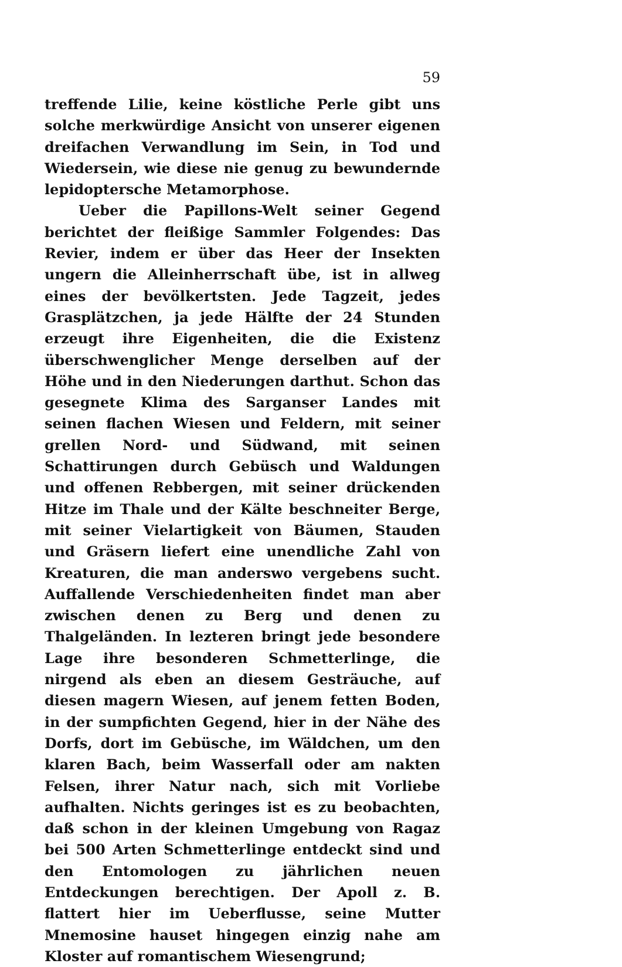59
treffende Lilie, keine köstliche Perle gibt uns solche merkwürdige Ansicht von unserer eigenen dreifachen Verwandlung im Sein, in Tod und Wiedersein, wie diese nie genug zu bewundernde lepidoptersche Metamorphose.
Ueber die Papillons-Welt seiner Gegend berichtet der fleißige Sammler Folgendes: Das Revier, indem er über das Heer der Insekten ungern die Alleinherrschaft übe, ist in allweg eines der bevölkertsten. Jede Tagzeit, jedes Grasplätzchen, ja jede Hälfte der 24 Stunden erzeugt ihre Eigenheiten, die die Existenz überschwenglicher Menge derselben auf der Höhe und in den Niederungen darthut. Schon das gesegnete Klima des Sarganser Landes mit seinen flachen Wiesen und Feldern, mit seiner grellen Nord- und Südwand, mit seinen Schattirungen durch Gebüsch und Waldungen und offenen Rebbergen, mit seiner drückenden Hitze im Thale und der Kälte beschneiter Berge, mit seiner Vielartigkeit von Bäumen, Stauden und Gräsern liefert eine unendliche Zahl von Kreaturen, die man anderswo vergebens sucht. Auffallende Verschiedenheiten findet man aber zwischen denen zu Berg und denen zu Thalgeländen. In lezteren bringt jede besondere Lage ihre besonderen Schmetterlinge, die nirgend als eben an diesem Gesträuche, auf diesen magern Wiesen, auf jenem fetten Boden, in der sumpfichten Gegend, hier in der Nähe des Dorfs, dort im Gebüsche, im Wäldchen, um den klaren Bach, beim Wasserfall oder am nakten Felsen, ihrer Natur nach, sich mit Vorliebe aufhalten. Nichts geringes ist es zu beobachten, daß schon in der kleinen Umgebung von Ragaz bei 500 Arten Schmetterlinge entdeckt sind und den Entomologen zu jährlichen neuen Entdeckungen berechtigen. Der Apoll z. B. flattert hier im Ueberflusse, seine Mutter Mnemosine hauset hingegen einzig nahe am Kloster auf romantischem Wiesengrund;